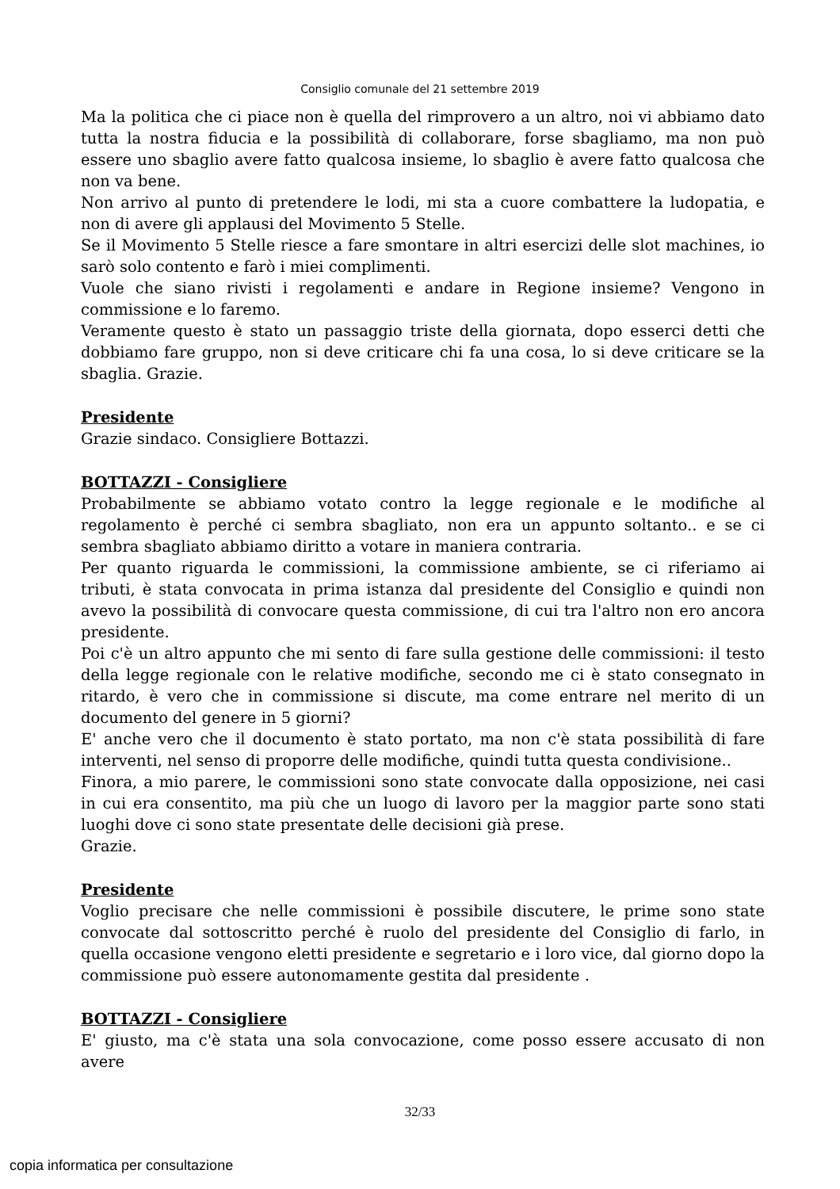Consiglio comunale del 21 settembre 2019
Ma la politica che ci piace non è quella del rimprovero a un altro, noi vi abbiamo dato tutta la nostra fiducia e la possibilità di collaborare, forse sbagliamo, ma non può essere uno sbaglio avere fatto qualcosa insieme, lo sbaglio è avere fatto qualcosa che non va bene.
Non arrivo al punto di pretendere le lodi, mi sta a cuore combattere la ludopatia, e non di avere gli applausi del Movimento 5 Stelle.
Se il Movimento 5 Stelle riesce a fare smontare in altri esercizi delle slot machines, io sarò solo contento e farò i miei complimenti.
Vuole che siano rivisti i regolamenti e andare in Regione insieme? Vengono in commissione e lo faremo.
Veramente questo è stato un passaggio triste della giornata, dopo esserci detti che dobbiamo fare gruppo, non si deve criticare chi fa una cosa, lo si deve criticare se la sbaglia. Grazie.
Presidente
Grazie sindaco. Consigliere Bottazzi.
BOTTAZZI - Consigliere
Probabilmente se abbiamo votato contro la legge regionale e le modifiche al regolamento è perché ci sembra sbagliato, non era un appunto soltanto.. e se ci sembra sbagliato abbiamo diritto a votare in maniera contraria.
Per quanto riguarda le commissioni, la commissione ambiente, se ci riferiamo ai tributi, è stata convocata in prima istanza dal presidente del Consiglio e quindi non avevo la possibilità di convocare questa commissione, di cui tra l'altro non ero ancora presidente.
Poi c'è un altro appunto che mi sento di fare sulla gestione delle commissioni: il testo della legge regionale con le relative modifiche, secondo me ci è stato consegnato in ritardo, è vero che in commissione si discute, ma come entrare nel merito di un documento del genere in 5 giorni?
E' anche vero che il documento è stato portato, ma non c'è stata possibilità di fare interventi, nel senso di proporre delle modifiche, quindi tutta questa condivisione..
Finora, a mio parere, le commissioni sono state convocate dalla opposizione, nei casi in cui era consentito, ma più che un luogo di lavoro per la maggior parte sono stati luoghi dove ci sono state presentate delle decisioni già prese.
Grazie.
Presidente
Voglio precisare che nelle commissioni è possibile discutere, le prime sono state convocate dal sottoscritto perché è ruolo del presidente del Consiglio di farlo, in quella occasione vengono eletti presidente e segretario e i loro vice, dal giorno dopo la commissione può essere autonomamente gestita dal presidente .
BOTTAZZI - Consigliere
E' giusto, ma c'è stata una sola convocazione, come posso essere accusato di non avere
32/33
copia informatica per consultazione